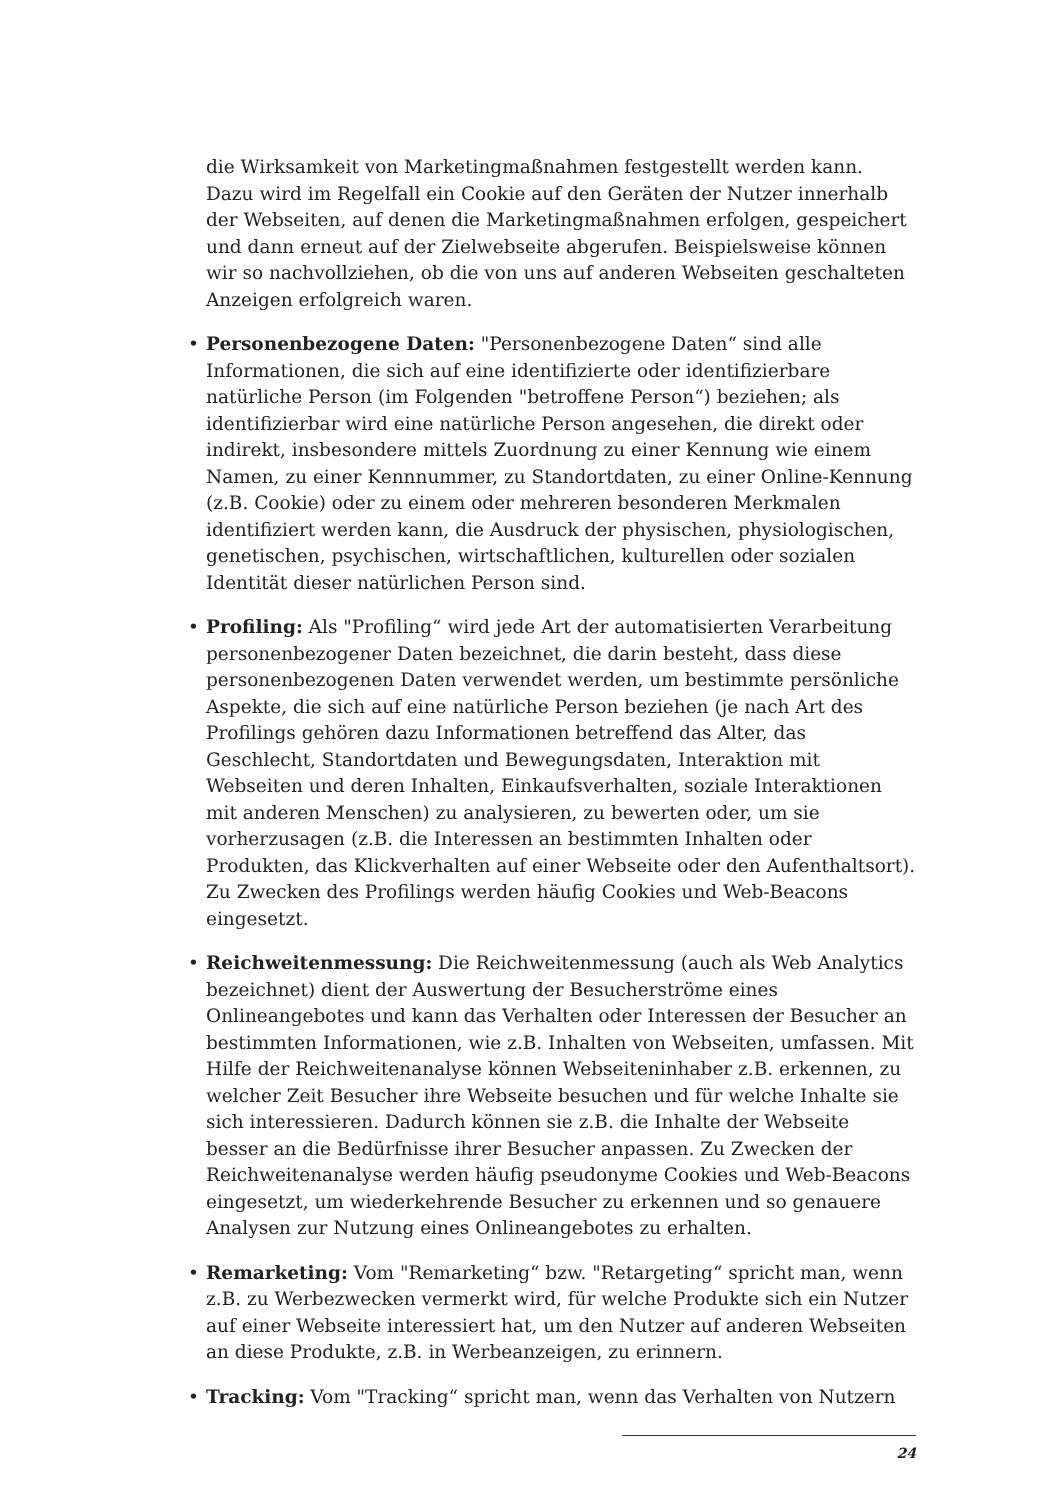die Wirksamkeit von Marketingmaßnahmen festgestellt werden kann. Dazu wird im Regelfall ein Cookie auf den Geräten der Nutzer innerhalb der Webseiten, auf denen die Marketingmaßnahmen erfolgen, gespeichert und dann erneut auf der Zielwebseite abgerufen. Beispielsweise können wir so nachvollziehen, ob die von uns auf anderen Webseiten geschalteten Anzeigen erfolgreich waren.
• Personenbezogene Daten: "Personenbezogene Daten“ sind alle Informationen, die sich auf eine identifizierte oder identifizierbare natürliche Person (im Folgenden "betroffene Person“) beziehen; als identifizierbar wird eine natürliche Person angesehen, die direkt oder indirekt, insbesondere mittels Zuordnung zu einer Kennung wie einem Namen, zu einer Kennnummer, zu Standortdaten, zu einer Online-Kennung (z.B. Cookie) oder zu einem oder mehreren besonderen Merkmalen identifiziert werden kann, die Ausdruck der physischen, physiologischen, genetischen, psychischen, wirtschaftlichen, kulturellen oder sozialen Identität dieser natürlichen Person sind.
• Profiling: Als "Profiling“ wird jede Art der automatisierten Verarbeitung personenbezogener Daten bezeichnet, die darin besteht, dass diese personenbezogenen Daten verwendet werden, um bestimmte persönliche Aspekte, die sich auf eine natürliche Person beziehen (je nach Art des Profilings gehören dazu Informationen betreffend das Alter, das Geschlecht, Standortdaten und Bewegungsdaten, Interaktion mit Webseiten und deren Inhalten, Einkaufsverhalten, soziale Interaktionen mit anderen Menschen) zu analysieren, zu bewerten oder, um sie vorherzusagen (z.B. die Interessen an bestimmten Inhalten oder Produkten, das Klickverhalten auf einer Webseite oder den Aufenthaltsort). Zu Zwecken des Profilings werden häufig Cookies und Web-Beacons eingesetzt.
• Reichweitenmessung: Die Reichweitenmessung (auch als Web Analytics bezeichnet) dient der Auswertung der Besucherströme eines Onlineangebotes und kann das Verhalten oder Interessen der Besucher an bestimmten Informationen, wie z.B. Inhalten von Webseiten, umfassen. Mit Hilfe der Reichweitenanalyse können Webseiteninhaber z.B. erkennen, zu welcher Zeit Besucher ihre Webseite besuchen und für welche Inhalte sie sich interessieren. Dadurch können sie z.B. die Inhalte der Webseite besser an die Bedürfnisse ihrer Besucher anpassen. Zu Zwecken der Reichweitenanalyse werden häufig pseudonyme Cookies und Web-Beacons eingesetzt, um wiederkehrende Besucher zu erkennen und so genauere Analysen zur Nutzung eines Onlineangebotes zu erhalten.
• Remarketing: Vom "Remarketing“ bzw. "Retargeting“ spricht man, wenn z.B. zu Werbezwecken vermerkt wird, für welche Produkte sich ein Nutzer auf einer Webseite interessiert hat, um den Nutzer auf anderen Webseiten an diese Produkte, z.B. in Werbeanzeigen, zu erinnern.
• Tracking: Vom "Tracking“ spricht man, wenn das Verhalten von Nutzern
24